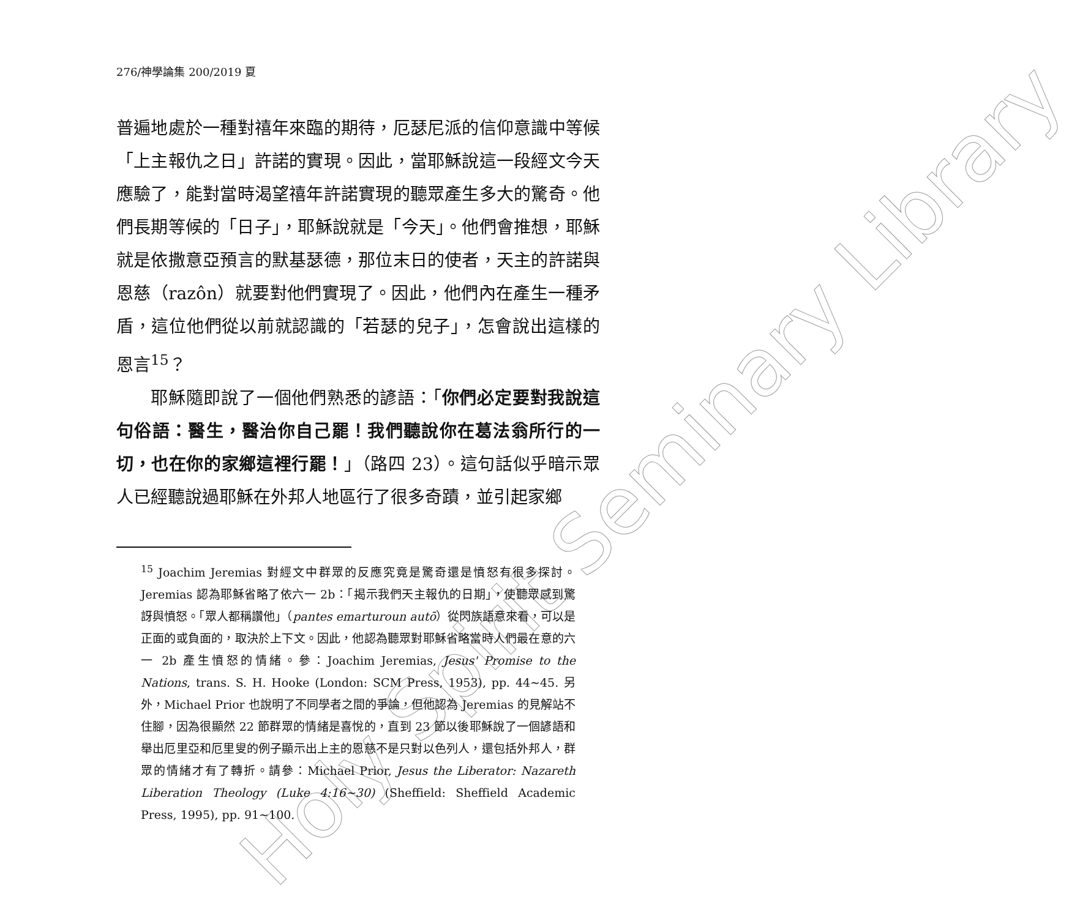Holy Spirit Seminary Library
276/神學論集 200/2019 夏
普遍地處於一種對禧年來臨的期待，厄瑟尼派的信仰意識中等候「上主報仇之日」許諾的實現。因此，當耶穌說這一段經文今天應驗了，能對當時渴望禧年許諾實現的聽眾產生多大的驚奇。他們長期等候的「日子」，耶穌說就是「今天」。他們會推想，耶穌就是依撒意亞預言的默基瑟德，那位末日的使者，天主的許諾與恩慈（razôn）就要對他們實現了。因此，他們內在產生一種矛盾，這位他們從以前就認識的「若瑟的兒子」，怎會說出這樣的恩言<sup>15</sup>？
耶穌隨即說了一個他們熟悉的諺語：「你們必定要對我說這句俗語：醫生，醫治你自己罷！我們聽說你在葛法翁所行的一切，也在你的家鄉這裡行罷！」（路四 23）。這句話似乎暗示眾人已經聽說過耶穌在外邦人地區行了很多奇蹟，並引起家鄉
<sup>15</sup> Joachim Jeremias 對經文中群眾的反應究竟是驚奇還是憤怒有很多探討。Jeremias 認為耶穌省略了依六一 2b：「揭示我們天主報仇的日期」，使聽眾感到驚訝與憤怒。「眾人都稱讚他」（pantes emarturoun autō）從閃族語意來看，可以是正面的或負面的，取決於上下文。因此，他認為聽眾對耶穌省略當時人們最在意的六一 2b 產生憤怒的情緒。參：Joachim Jeremias, Jesus' Promise to the Nations, trans. S. H. Hooke (London: SCM Press, 1953), pp. 44~45. 另外，Michael Prior 也說明了不同學者之間的爭論，但他認為 Jeremias 的見解站不住腳，因為很顯然 22 節群眾的情緒是喜悅的，直到 23 節以後耶穌說了一個諺語和舉出厄里亞和厄里叟的例子顯示出上主的恩慈不是只對以色列人，還包括外邦人，群眾的情緒才有了轉折。請參：Michael Prior, Jesus the Liberator: Nazareth Liberation Theology (Luke 4:16~30) (Sheffield: Sheffield Academic Press, 1995), pp. 91~100.